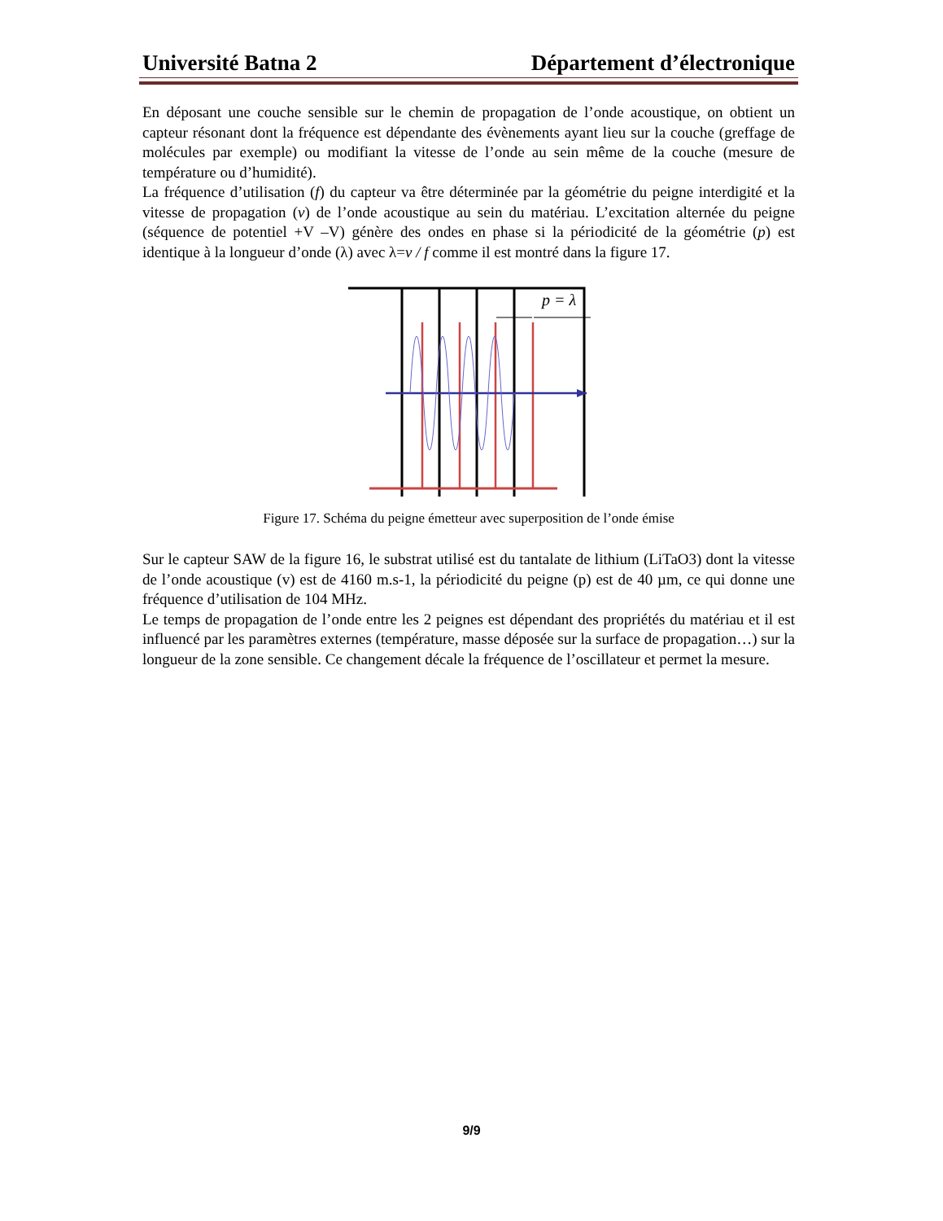Université Batna 2 Département d’électronique
En déposant une couche sensible sur le chemin de propagation de l’onde acoustique, on obtient un capteur résonant dont la fréquence est dépendante des évènements ayant lieu sur la couche (greffage de molécules par exemple) ou modifiant la vitesse de l’onde au sein même de la couche (mesure de température ou d’humidité).
La fréquence d’utilisation (f) du capteur va être déterminée par la géométrie du peigne interdigité et la vitesse de propagation (v) de l’onde acoustique au sein du matériau. L’excitation alternée du peigne (séquence de potentiel +V –V) génère des ondes en phase si la périodicité de la géométrie (p) est identique à la longueur d’onde (λ) avec λ=v / f comme il est montré dans la figure 17.
p = λ
Figure 17. Schéma du peigne émetteur avec superposition de l’onde émise
Sur le capteur SAW de la figure 16, le substrat utilisé est du tantalate de lithium (LiTaO3) dont la vitesse de l’onde acoustique (v) est de 4160 m.s-1, la périodicité du peigne (p) est de 40 µm, ce qui donne une fréquence d’utilisation de 104 MHz.
Le temps de propagation de l’onde entre les 2 peignes est dépendant des propriétés du matériau et il est influencé par les paramètres externes (température, masse déposée sur la surface de propagation…) sur la longueur de la zone sensible. Ce changement décale la fréquence de l’oscillateur et permet la mesure.
9/9